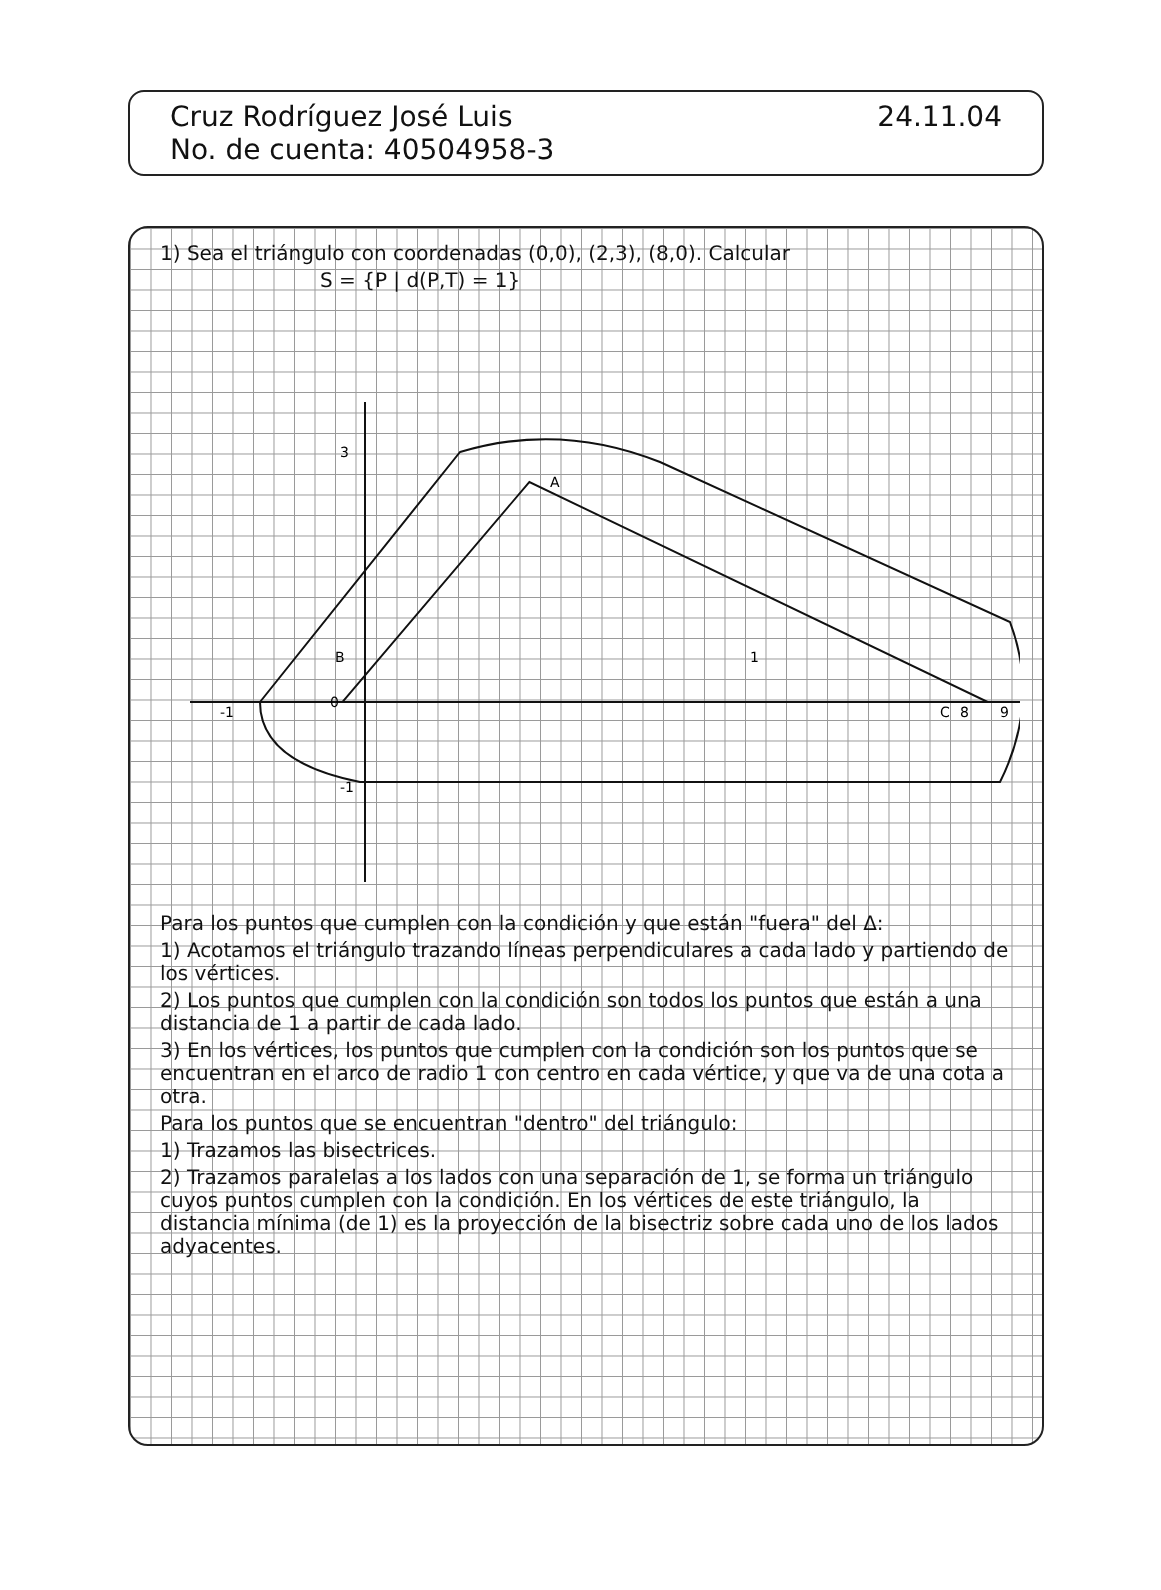Cruz Rodríguez José Luis 24.11.04
No. de cuenta: 40504958-3
1) Sea el triángulo con coordenadas (0,0), (2,3), (8,0). Calcular
S = {P | d(P,T) = 1}
0
8
A
B
C
-1
9
3
-1
1
Para los puntos que cumplen con la condición y que están "fuera" del Δ:
1) Acotamos el triángulo trazando líneas perpendiculares a cada lado y partiendo de los vértices.
2) Los puntos que cumplen con la condición son todos los puntos que están a una distancia de 1 a partir de cada lado.
3) En los vértices, los puntos que cumplen con la condición son los puntos que se encuentran en el arco de radio 1 con centro en cada vértice, y que va de una cota a otra.
Para los puntos que se encuentran "dentro" del triángulo:
1) Trazamos las bisectrices.
2) Trazamos paralelas a los lados con una separación de 1, se forma un triángulo cuyos puntos cumplen con la condición. En los vértices de este triángulo, la distancia mínima (de 1) es la proyección de la bisectriz sobre cada uno de los lados adyacentes.